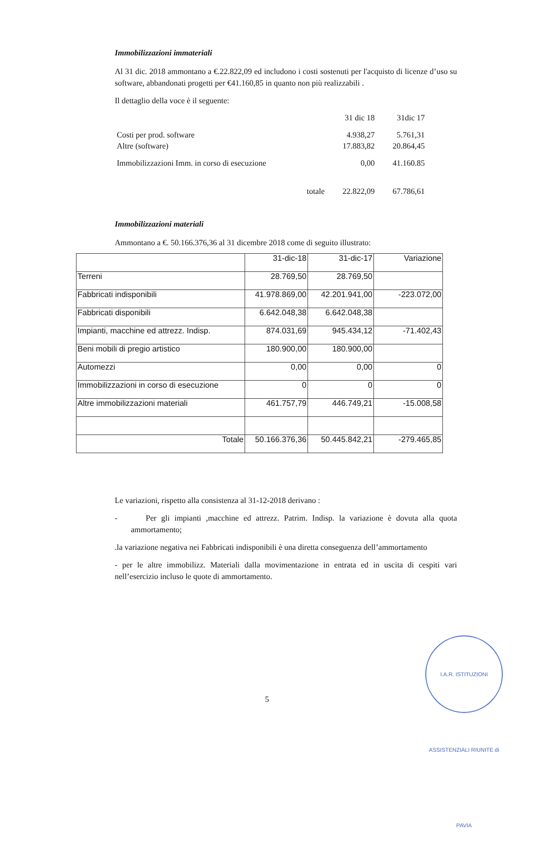Immobilizzazioni immateriali
Al 31 dic. 2018 ammontano a €.22.822,09 ed includono i costi sostenuti per l'acquisto di licenze d’uso su software, abbandonati progetti per €41.160,85 in quanto non più realizzabili .
Il dettaglio della voce è il seguente:
| | 31 dic 18 | 31dic 17 |
| Costi per prod. software | 4.938,27 | 5.761,31 |
| Altre (software) | 17.883,82 | 20.864,45 |
| Immobilizzazioni Imm. in corso di esecuzione | 0,00 | 41.160.85 |
| totale | 22.822,09 | 67.786,61 |
Immobilizzazioni materiali
Ammontano a €. 50.166.376,36 al 31 dicembre 2018 come di seguito illustrato:
| | 31-dic-18 | 31-dic-17 | Variazione |
| Terreni | 28.769,50 | 28.769,50 | |
| Fabbricati indisponibili | 41.978.869,00 | 42.201.941,00 | -223.072,00 |
| Fabbricati disponibili | 6.642.048,38 | 6.642.048,38 | |
| Impianti, macchine ed attrezz. Indisp. | 874.031,69 | 945.434,12 | -71.402,43 |
| Beni mobili di pregio artistico | 180.900,00 | 180.900,00 | |
| Automezzi | 0,00 | 0,00 | 0 |
| Immobilizzazioni in corso di esecuzione | 0 | 0 | 0 |
| Altre immobilizzazioni materiali | 461.757,79 | 446.749,21 | -15.008,58 |
| Totale | 50.166.376,36 | 50.445.842,21 | -279.465,85 |
Le variazioni, rispetto alla consistenza al 31-12-2018 derivano :
- Per gli impianti ,macchine ed attrezz. Patrim. Indisp. la variazione è dovuta alla quota ammortamento;
.la variazione negativa nei Fabbricati indisponibili è una diretta conseguenza dell’ammortamento
- per le altre immobilizz. Materiali dalla movimentazione in entrata ed in uscita di cespiti vari nell’esercizio incluso le quote di ammortamento.
5
I.A.R. ISTITUZIONI ASSISTENZIALI RIUNITE di PAVIA